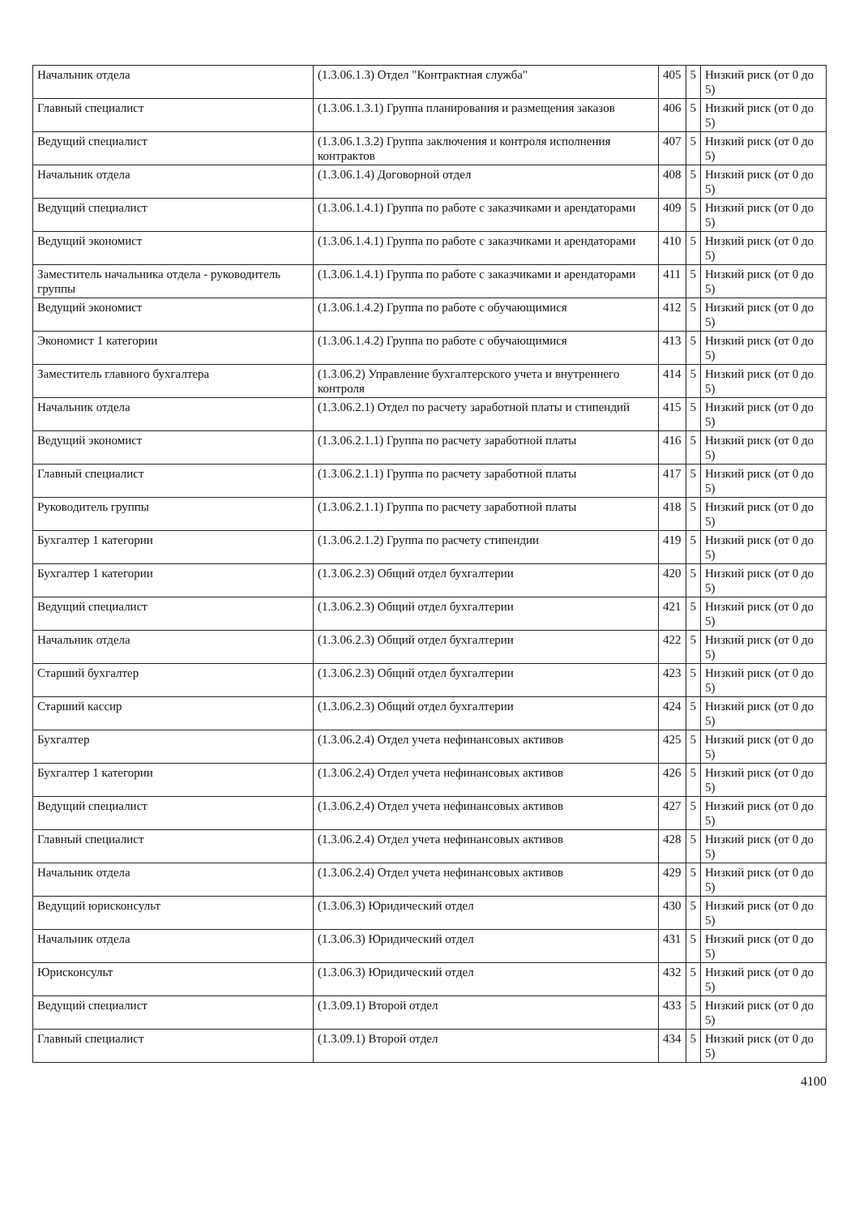| Начальник отдела | (1.3.06.1.3) Отдел "Контрактная служба" | 405 | 5 | Низкий риск (от 0 до 5) |
| Главный специалист | (1.3.06.1.3.1) Группа планирования и размещения заказов | 406 | 5 | Низкий риск (от 0 до 5) |
| Ведущий специалист | (1.3.06.1.3.2) Группа заключения и контроля исполнения контрактов | 407 | 5 | Низкий риск (от 0 до 5) |
| Начальник отдела | (1.3.06.1.4) Договорной отдел | 408 | 5 | Низкий риск (от 0 до 5) |
| Ведущий специалист | (1.3.06.1.4.1) Группа по работе с заказчиками и арендаторами | 409 | 5 | Низкий риск (от 0 до 5) |
| Ведущий экономист | (1.3.06.1.4.1) Группа по работе с заказчиками и арендаторами | 410 | 5 | Низкий риск (от 0 до 5) |
| Заместитель начальника отдела - руководитель группы | (1.3.06.1.4.1) Группа по работе с заказчиками и арендаторами | 411 | 5 | Низкий риск (от 0 до 5) |
| Ведущий экономист | (1.3.06.1.4.2) Группа по работе с обучающимися | 412 | 5 | Низкий риск (от 0 до 5) |
| Экономист 1 категории | (1.3.06.1.4.2) Группа по работе с обучающимися | 413 | 5 | Низкий риск (от 0 до 5) |
| Заместитель главного бухгалтера | (1.3.06.2) Управление бухгалтерского учета и внутреннего контроля | 414 | 5 | Низкий риск (от 0 до 5) |
| Начальник отдела | (1.3.06.2.1) Отдел по расчету заработной платы и стипендий | 415 | 5 | Низкий риск (от 0 до 5) |
| Ведущий экономист | (1.3.06.2.1.1) Группа по расчету заработной платы | 416 | 5 | Низкий риск (от 0 до 5) |
| Главный специалист | (1.3.06.2.1.1) Группа по расчету заработной платы | 417 | 5 | Низкий риск (от 0 до 5) |
| Руководитель группы | (1.3.06.2.1.1) Группа по расчету заработной платы | 418 | 5 | Низкий риск (от 0 до 5) |
| Бухгалтер 1 категории | (1.3.06.2.1.2) Группа по расчету стипендии | 419 | 5 | Низкий риск (от 0 до 5) |
| Бухгалтер 1 категории | (1.3.06.2.3) Общий отдел бухгалтерии | 420 | 5 | Низкий риск (от 0 до 5) |
| Ведущий специалист | (1.3.06.2.3) Общий отдел бухгалтерии | 421 | 5 | Низкий риск (от 0 до 5) |
| Начальник отдела | (1.3.06.2.3) Общий отдел бухгалтерии | 422 | 5 | Низкий риск (от 0 до 5) |
| Старший бухгалтер | (1.3.06.2.3) Общий отдел бухгалтерии | 423 | 5 | Низкий риск (от 0 до 5) |
| Старший кассир | (1.3.06.2.3) Общий отдел бухгалтерии | 424 | 5 | Низкий риск (от 0 до 5) |
| Бухгалтер | (1.3.06.2.4) Отдел учета нефинансовых активов | 425 | 5 | Низкий риск (от 0 до 5) |
| Бухгалтер 1 категории | (1.3.06.2.4) Отдел учета нефинансовых активов | 426 | 5 | Низкий риск (от 0 до 5) |
| Ведущий специалист | (1.3.06.2.4) Отдел учета нефинансовых активов | 427 | 5 | Низкий риск (от 0 до 5) |
| Главный специалист | (1.3.06.2.4) Отдел учета нефинансовых активов | 428 | 5 | Низкий риск (от 0 до 5) |
| Начальник отдела | (1.3.06.2.4) Отдел учета нефинансовых активов | 429 | 5 | Низкий риск (от 0 до 5) |
| Ведущий юрисконсульт | (1.3.06.3) Юридический отдел | 430 | 5 | Низкий риск (от 0 до 5) |
| Начальник отдела | (1.3.06.3) Юридический отдел | 431 | 5 | Низкий риск (от 0 до 5) |
| Юрисконсульт | (1.3.06.3) Юридический отдел | 432 | 5 | Низкий риск (от 0 до 5) |
| Ведущий специалист | (1.3.09.1) Второй отдел | 433 | 5 | Низкий риск (от 0 до 5) |
| Главный специалист | (1.3.09.1) Второй отдел | 434 | 5 | Низкий риск (от 0 до 5) |
4100